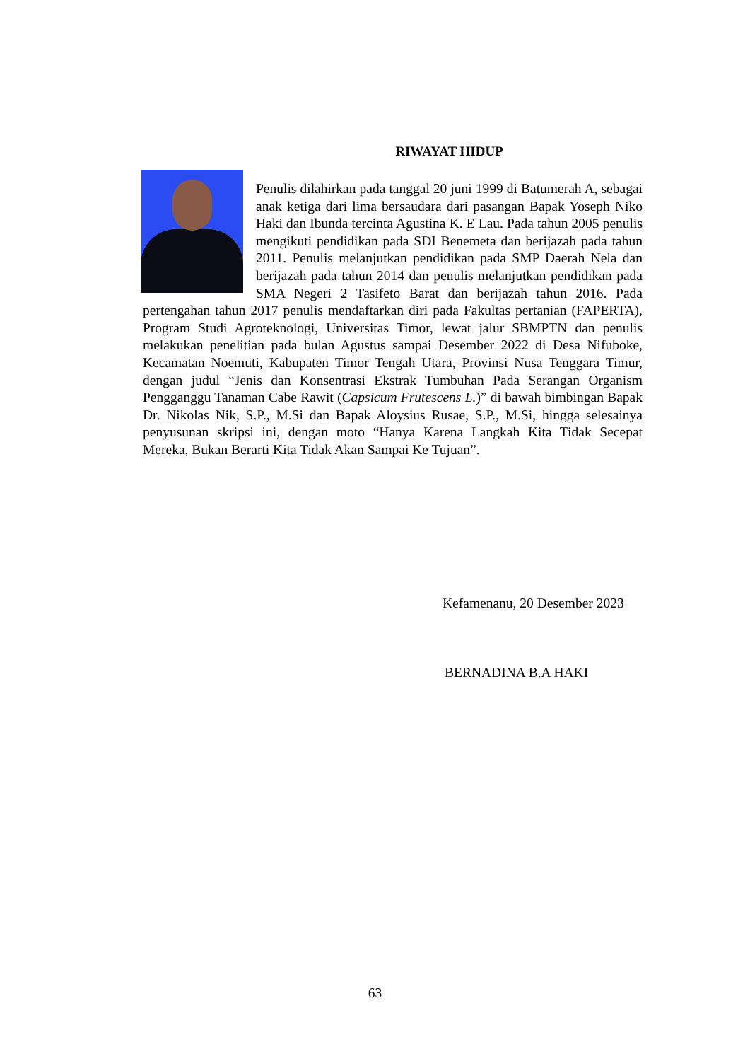RIWAYAT HIDUP
Penulis dilahirkan pada tanggal 20 juni 1999 di Batumerah A, sebagai anak ketiga dari lima bersaudara dari pasangan Bapak Yoseph Niko Haki dan Ibunda tercinta Agustina K. E Lau. Pada tahun 2005 penulis mengikuti pendidikan pada SDI Benemeta dan berijazah pada tahun 2011. Penulis melanjutkan pendidikan pada SMP Daerah Nela dan berijazah pada tahun 2014 dan penulis melanjutkan pendidikan pada SMA Negeri 2 Tasifeto Barat dan berijazah tahun 2016. Pada pertengahan tahun 2017 penulis mendaftarkan diri pada Fakultas pertanian (FAPERTA), Program Studi Agroteknologi, Universitas Timor, lewat jalur SBMPTN dan penulis melakukan penelitian pada bulan Agustus sampai Desember 2022 di Desa Nifuboke, Kecamatan Noemuti, Kabupaten Timor Tengah Utara, Provinsi Nusa Tenggara Timur, dengan judul “Jenis dan Konsentrasi Ekstrak Tumbuhan Pada Serangan Organism Pengganggu Tanaman Cabe Rawit (Capsicum Frutescens L.)” di bawah bimbingan Bapak Dr. Nikolas Nik, S.P., M.Si dan Bapak Aloysius Rusae, S.P., M.Si, hingga selesainya penyusunan skripsi ini, dengan moto “Hanya Karena Langkah Kita Tidak Secepat Mereka, Bukan Berarti Kita Tidak Akan Sampai Ke Tujuan”.
Kefamenanu, 20 Desember 2023
BERNADINA B.A HAKI
63